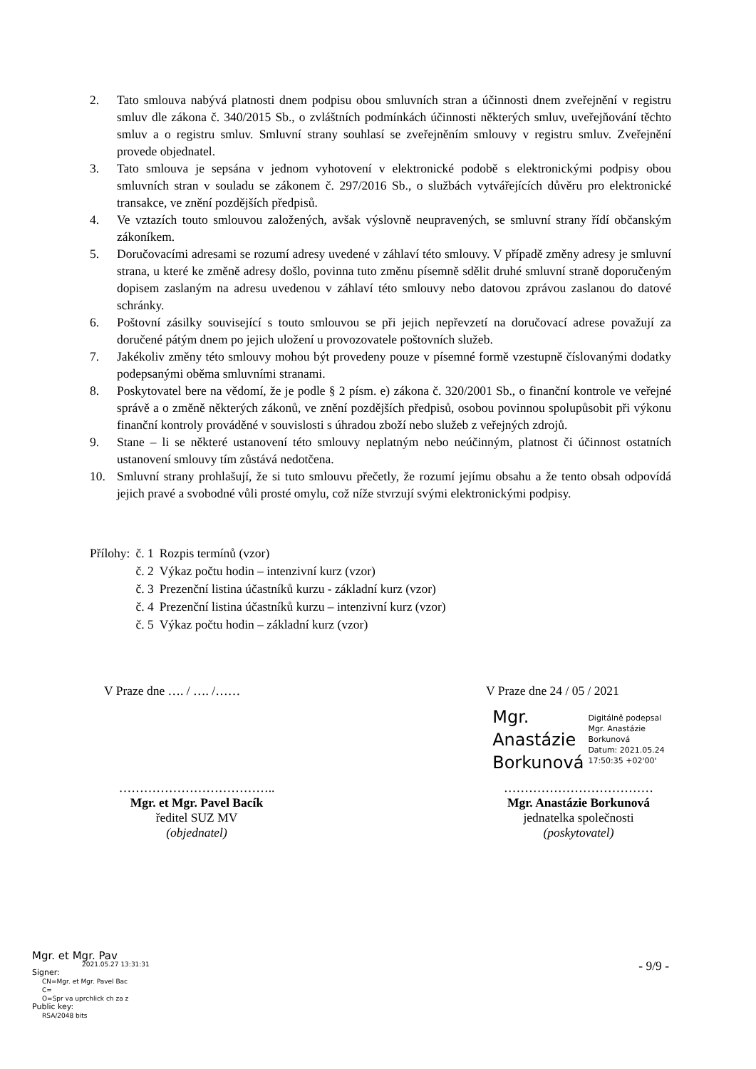2. Tato smlouva nabývá platnosti dnem podpisu obou smluvních stran a účinnosti dnem zveřejnění v registru smluv dle zákona č. 340/2015 Sb., o zvláštních podmínkách účinnosti některých smluv, uveřejňování těchto smluv a o registru smluv. Smluvní strany souhlasí se zveřejněním smlouvy v registru smluv. Zveřejnění provede objednatel.
3. Tato smlouva je sepsána v jednom vyhotovení v elektronické podobě s elektronickými podpisy obou smluvních stran v souladu se zákonem č. 297/2016 Sb., o službách vytvářejících důvěru pro elektronické transakce, ve znění pozdějších předpisů.
4. Ve vztazích touto smlouvou založených, avšak výslovně neupravených, se smluvní strany řídí občanským zákoníkem.
5. Doručovacími adresami se rozumí adresy uvedené v záhlaví této smlouvy. V případě změny adresy je smluvní strana, u které ke změně adresy došlo, povinna tuto změnu písemně sdělit druhé smluvní straně doporučeným dopisem zaslaným na adresu uvedenou v záhlaví této smlouvy nebo datovou zprávou zaslanou do datové schránky.
6. Poštovní zásilky související s touto smlouvou se při jejich nepřevzetí na doručovací adrese považují za doručené pátým dnem po jejich uložení u provozovatele poštovních služeb.
7. Jakékoliv změny této smlouvy mohou být provedeny pouze v písemné formě vzestupně číslovanými dodatky podepsanými oběma smluvními stranami.
8. Poskytovatel bere na vědomí, že je podle § 2 písm. e) zákona č. 320/2001 Sb., o finanční kontrole ve veřejné správě a o změně některých zákonů, ve znění pozdějších předpisů, osobou povinnou spolupůsobit při výkonu finanční kontroly prováděné v souvislosti s úhradou zboží nebo služeb z veřejných zdrojů.
9. Stane – li se některé ustanovení této smlouvy neplatným nebo neúčinným, platnost či účinnost ostatních ustanovení smlouvy tím zůstává nedotčena.
10. Smluvní strany prohlašují, že si tuto smlouvu přečetly, že rozumí jejímu obsahu a že tento obsah odpovídá jejich pravé a svobodné vůli prosté omylu, což níže stvrzují svými elektronickými podpisy.
| Přílohy: | č. 1 | Rozpis termínů (vzor) |
| | č. 2 | Výkaz počtu hodin – intenzivní kurz (vzor) |
| | č. 3 | Prezenční listina účastníků kurzu - základní kurz (vzor) |
| | č. 4 | Prezenční listina účastníků kurzu – intenzivní kurz (vzor) |
| | č. 5 | Výkaz počtu hodin – základní kurz (vzor) |
V Praze dne …. / …. /……
………………………………..
Mgr. et Mgr. Pavel Bacík
ředitel SUZ MV
(objednatel)
V Praze dne 24 / 05 / 2021
Mgr.
Anastázie
Borkunová
Digitálně podepsal
Mgr. Anastázie
Borkunová
Datum: 2021.05.24
17:50:35 +02'00'
………………………………
Mgr. Anastázie Borkunová
jednatelka společnosti
(poskytovatel)
Mgr. et Mgr. Pav
2021.05.27 13:31:31
Signer:
CN=Mgr. et Mgr. Pavel Bac
C=
O=Spr va uprchlick ch za z
Public key:
RSA/2048 bits
- 9/9 -